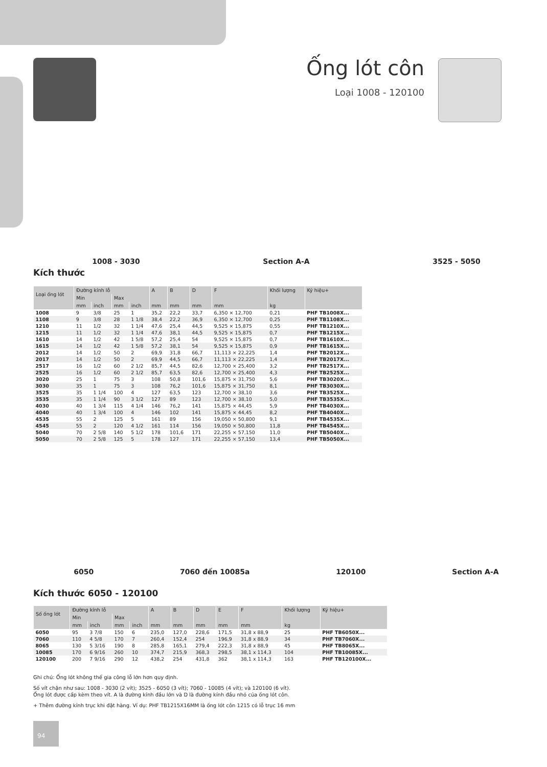Ống lót côn
Loại 1008 - 120100
1008 - 3030 Section A-A 3525 - 5050
Kích thước
| Loại ống lót | Đường kính lỗ | | | | A | B | D | F | Khối lượng | Ký hiệu+ |
| --- | --- | --- | --- | --- | --- | --- | --- | --- | --- | --- |
| | Min | | Max | | | | | | | |
| | mm | inch | mm | inch | mm | mm | mm | mm | kg | |
| 1008 | 9 | 3/8 | 25 | 1 | 35,2 | 22,2 | 33,7 | 6,350 × 12,700 | 0,21 | PHF TB1008X... |
| 1108 | 9 | 3/8 | 28 | 1 1/8 | 38,4 | 22,2 | 36,9 | 6,350 × 12,700 | 0,25 | PHF TB1108X... |
| 1210 | 11 | 1/2 | 32 | 1 1/4 | 47,6 | 25,4 | 44,5 | 9,525 × 15,875 | 0,55 | PHF TB1210X... |
| 1215 | 11 | 1/2 | 32 | 1 1/4 | 47,6 | 38,1 | 44,5 | 9,525 × 15,875 | 0,7 | PHF TB1215X... |
| 1610 | 14 | 1/2 | 42 | 1 5/8 | 57,2 | 25,4 | 54 | 9,525 × 15,875 | 0,7 | PHF TB1610X... |
| 1615 | 14 | 1/2 | 42 | 1 5/8 | 57,2 | 38,1 | 54 | 9,525 × 15,875 | 0,9 | PHF TB1615X... |
| 2012 | 14 | 1/2 | 50 | 2 | 69,9 | 31,8 | 66,7 | 11,113 × 22,225 | 1,4 | PHF TB2012X... |
| 2017 | 14 | 1/2 | 50 | 2 | 69,9 | 44,5 | 66,7 | 11,113 × 22,225 | 1,4 | PHF TB2017X... |
| 2517 | 16 | 1/2 | 60 | 2 1/2 | 85,7 | 44,5 | 82,6 | 12,700 × 25,400 | 3,2 | PHF TB2517X... |
| 2525 | 16 | 1/2 | 60 | 2 1/2 | 85,7 | 63,5 | 82,6 | 12,700 × 25,400 | 4,3 | PHF TB2525X... |
| 3020 | 25 | 1 | 75 | 3 | 108 | 50,8 | 101,6 | 15,875 × 31,750 | 5,6 | PHF TB3020X... |
| 3030 | 35 | 1 | 75 | 3 | 108 | 76,2 | 101,6 | 15,875 × 31,750 | 8,1 | PHF TB3030X... |
| 3525 | 35 | 1 1/4 | 100 | 4 | 127 | 63,5 | 123 | 12,700 × 38,10 | 3,6 | PHF TB3525X... |
| 3535 | 35 | 1 1/4 | 90 | 3 1/2 | 127 | 89 | 123 | 12,700 × 38,10 | 5,0 | PHF TB3535X... |
| 4030 | 40 | 1 3/4 | 115 | 4 1/4 | 146 | 76,2 | 141 | 15,875 × 44,45 | 5,9 | PHF TB4030X... |
| 4040 | 40 | 1 3/4 | 100 | 4 | 146 | 102 | 141 | 15,875 × 44,45 | 8,2 | PHF TB4040X... |
| 4535 | 55 | 2 | 125 | 5 | 161 | 89 | 156 | 19,050 × 50,800 | 9,1 | PHF TB4535X... |
| 4545 | 55 | 2 | 120 | 4 1/2 | 161 | 114 | 156 | 19,050 × 50,800 | 11,8 | PHF TB4545X... |
| 5040 | 70 | 2 5/8 | 140 | 5 1/2 | 178 | 101,6 | 171 | 22,255 × 57,150 | 11,0 | PHF TB5040X... |
| 5050 | 70 | 2 5/8 | 125 | 5 | 178 | 127 | 171 | 22,255 × 57,150 | 13,4 | PHF TB5050X... |
6050 7060 đến 10085a 120100 Section A-A
Kích thước 6050 - 120100
| Số ống lót | Đường kính lỗ | | | | A | B | D | E | F | Khối lượng | Ký hiệu+ |
| --- | --- | --- | --- | --- | --- | --- | --- | --- | --- | --- | --- |
| | Min | | Max | | | | | | | | |
| | mm | inch | mm | inch | mm | mm | mm | mm | mm | kg | |
| 6050 | 95 | 3 7/8 | 150 | 6 | 235,0 | 127,0 | 228,6 | 171,5 | 31,8 x 88,9 | 25 | PHF TB6050X... |
| 7060 | 110 | 4 5/8 | 170 | 7 | 260,4 | 152,4 | 254 | 196,9 | 31,8 x 88,9 | 34 | PHF TB7060X... |
| 8065 | 130 | 5 3/16 | 190 | 8 | 285,8 | 165,1 | 279,4 | 222,3 | 31,8 x 88,9 | 45 | PHF TB8065X... |
| 10085 | 170 | 6 9/16 | 260 | 10 | 374,7 | 215,9 | 368,3 | 298,5 | 38,1 x 114,3 | 104 | PHF TB10085X... |
| 120100 | 200 | 7 9/16 | 290 | 12 | 438,2 | 254 | 431,8 | 362 | 38,1 x 114,3 | 163 | PHF TB120100X... |
Ghi chú: Ống lót không thể gia công lỗ lớn hơn quy định.
Số vít chặn như sau: 1008 - 3030 (2 vít); 3525 - 6050 (3 vít); 7060 - 10085 (4 vít); và 120100 (6 vít).
Ống lót được cấp kèm theo vít. A là đường kính đầu lớn và D là đường kính đầu nhỏ của ống lót côn.
+ Thêm đường kính trục khi đặt hàng. Ví dụ: PHF TB1215X16MM là ống lót côn 1215 có lỗ trục 16 mm
94